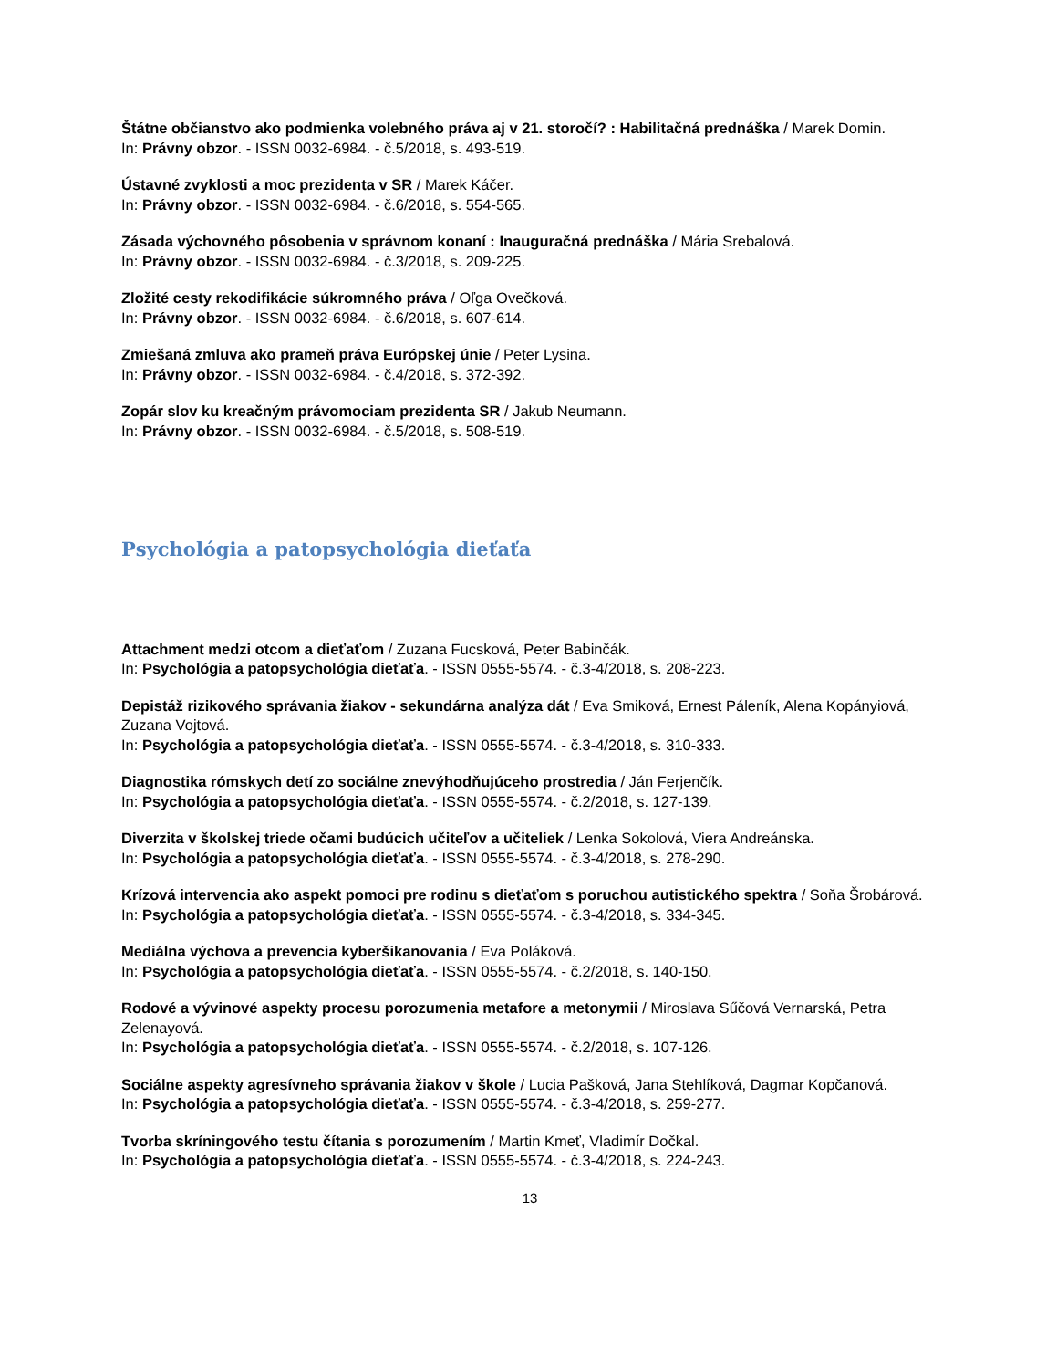Štátne občianstvo ako podmienka volebného práva aj v 21. storočí? : Habilitačná prednáška / Marek Domin.
In: Právny obzor. - ISSN 0032-6984. - č.5/2018, s. 493-519.
Ústavné zvyklosti a moc prezidenta v SR / Marek Káčer.
In: Právny obzor. - ISSN 0032-6984. - č.6/2018, s. 554-565.
Zásada výchovného pôsobenia v správnom konaní : Inauguračná prednáška / Mária Srebalová.
In: Právny obzor. - ISSN 0032-6984. - č.3/2018, s. 209-225.
Zložité cesty rekodifikácie súkromného práva / Oľga Ovečková.
In: Právny obzor. - ISSN 0032-6984. - č.6/2018, s. 607-614.
Zmiešaná zmluva ako prameň práva Európskej únie / Peter Lysina.
In: Právny obzor. - ISSN 0032-6984. - č.4/2018, s. 372-392.
Zopár slov ku kreačným právomociam prezidenta SR / Jakub Neumann.
In: Právny obzor. - ISSN 0032-6984. - č.5/2018, s. 508-519.
Psychológia a patopsychológia dieťaťa
Attachment medzi otcom a dieťaťom / Zuzana Fucsková, Peter Babinčák.
In: Psychológia a patopsychológia dieťaťa. - ISSN 0555-5574. - č.3-4/2018, s. 208-223.
Depistáž rizikového správania žiakov - sekundárna analýza dát / Eva Smiková, Ernest Páleník, Alena Kopányiová, Zuzana Vojtová.
In: Psychológia a patopsychológia dieťaťa. - ISSN 0555-5574. - č.3-4/2018, s. 310-333.
Diagnostika rómskych detí zo sociálne znevýhodňujúceho prostredia / Ján Ferjenčík.
In: Psychológia a patopsychológia dieťaťa. - ISSN 0555-5574. - č.2/2018, s. 127-139.
Diverzita v školskej triede očami budúcich učiteľov a učiteliek / Lenka Sokolová, Viera Andreánska.
In: Psychológia a patopsychológia dieťaťa. - ISSN 0555-5574. - č.3-4/2018, s. 278-290.
Krízová intervencia ako aspekt pomoci pre rodinu s dieťaťom s poruchou autistického spektra / Soňa Šrobárová.
In: Psychológia a patopsychológia dieťaťa. - ISSN 0555-5574. - č.3-4/2018, s. 334-345.
Mediálna výchova a prevencia kyberšikanovania / Eva Poláková.
In: Psychológia a patopsychológia dieťaťa. - ISSN 0555-5574. - č.2/2018, s. 140-150.
Rodové a vývinové aspekty procesu porozumenia metafore a metonymii / Miroslava Sűčová Vernarská, Petra Zelenayová.
In: Psychológia a patopsychológia dieťaťa. - ISSN 0555-5574. - č.2/2018, s. 107-126.
Sociálne aspekty agresívneho správania žiakov v škole / Lucia Pašková, Jana Stehlíková, Dagmar Kopčanová.
In: Psychológia a patopsychológia dieťaťa. - ISSN 0555-5574. - č.3-4/2018, s. 259-277.
Tvorba skríningového testu čítania s porozumením / Martin Kmeť, Vladimír Dočkal.
In: Psychológia a patopsychológia dieťaťa. - ISSN 0555-5574. - č.3-4/2018, s. 224-243.
13